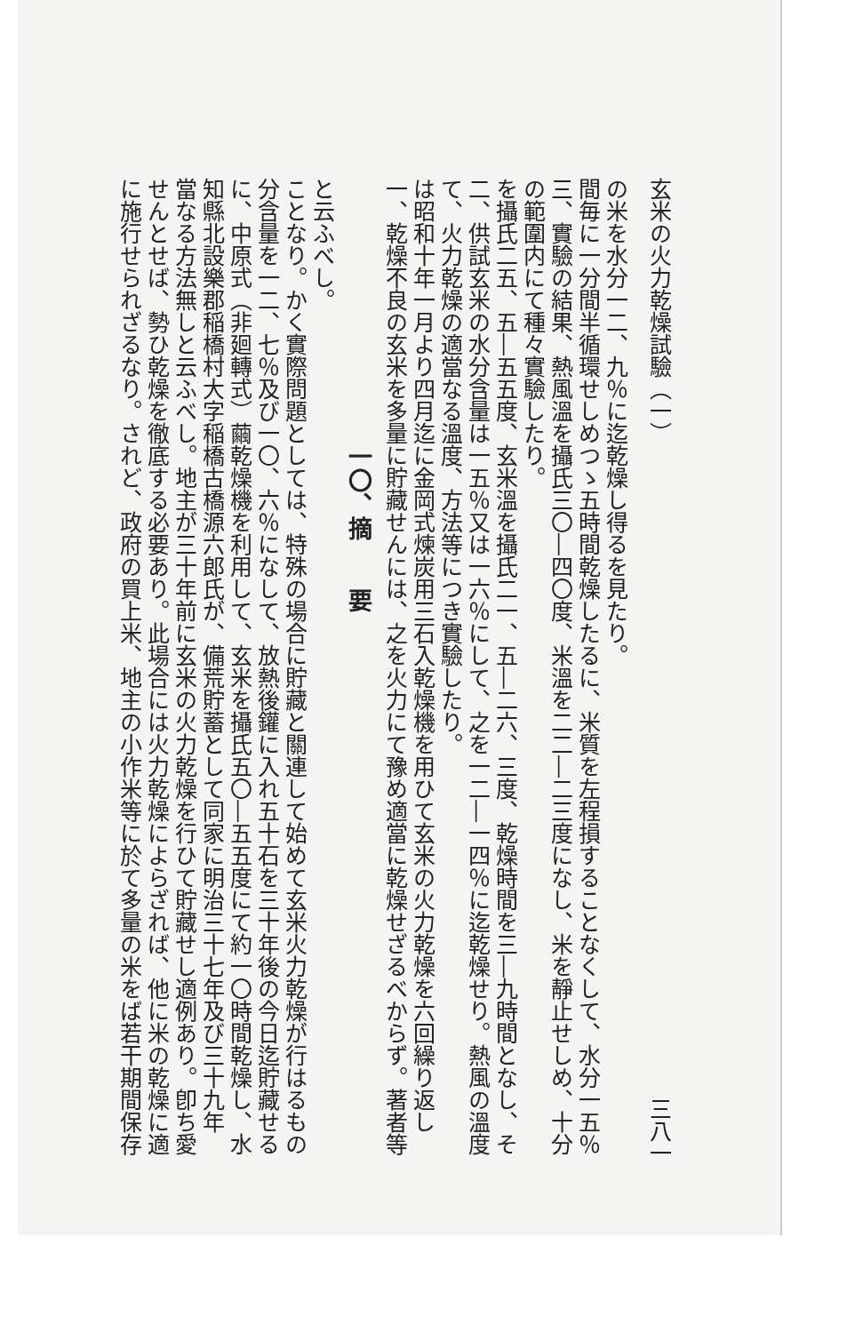に施行せられざるなり。されど、政府の買上米、地主の小作米等に於て多量の米をば若干期間保存せんとせば、勢ひ乾燥を徹底する必要あり。此場合には火力乾燥によらざれば、他に米の乾燥に適當なる方法無しと云ふべし。地主が三十年前に玄米の火力乾燥を行ひて貯藏せし適例あり。卽ち愛知縣北設樂郡稲橋村大字稲橋古橋源六郎氏が、備荒貯蓄として同家に明治三十七年及び三十九年に、中原式（非廻轉式）繭乾燥機を利用して、玄米を攝氏五〇―五五度にて約一〇時間乾燥し、水分含量を一二、七％及び一〇、六％になして、放熱後鑵に入れ五十石を三十年後の今日迄貯藏せることなり。かく實際問題としては、特殊の場合に貯藏と關連して始めて玄米火力乾燥が行はるものと云ふべし。
一〇、摘　　要
一、乾燥不良の玄米を多量に貯藏せんには、之を火力にて豫め適當に乾燥せざるべからず。著者等は昭和十年一月より四月迄に金岡式煉炭用三石入乾燥機を用ひて玄米の火力乾燥を六回繰り返して、火力乾燥の適當なる溫度、方法等につき實驗したり。
二、供試玄米の水分含量は一五％又は一六％にして、之を一二―一四％に迄乾燥せり。熱風の溫度を攝氏二五、五―五五度、玄米溫を攝氏二一、五―二六、三度、乾燥時間を三―九時間となし、その範圍内にて種々實驗したり。
三、實驗の結果、熱風溫を攝氏三〇―四〇度、米溫を二二―二三度になし、米を靜止せしめ、十分間毎に一分間半循環せしめつゝ五時間乾燥したるに、米質を左程損することなくして、水分一五％の米を水分一二、九％に迄乾燥し得るを見たり。
玄米の火力乾燥試驗（一） 三八一